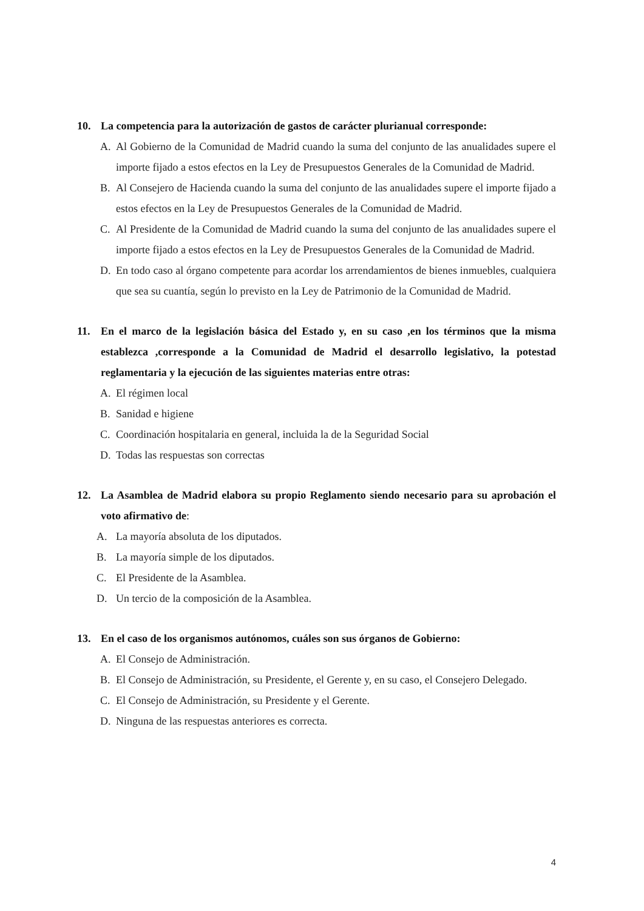10. La competencia para la autorización de gastos de carácter plurianual corresponde:
A. Al Gobierno de la Comunidad de Madrid cuando la suma del conjunto de las anualidades supere el importe fijado a estos efectos en la Ley de Presupuestos Generales de la Comunidad de Madrid.
B. Al Consejero de Hacienda cuando la suma del conjunto de las anualidades supere el importe fijado a estos efectos en la Ley de Presupuestos Generales de la Comunidad de Madrid.
C. Al Presidente de la Comunidad de Madrid cuando la suma del conjunto de las anualidades supere el importe fijado a estos efectos en la Ley de Presupuestos Generales de la Comunidad de Madrid.
D. En todo caso al órgano competente para acordar los arrendamientos de bienes inmuebles, cualquiera que sea su cuantía, según lo previsto en la Ley de Patrimonio de la Comunidad de Madrid.
11. En el marco de la legislación básica del Estado y, en su caso ,en los términos que la misma establezca ,corresponde a la Comunidad de Madrid el desarrollo legislativo, la potestad reglamentaria y la ejecución de las siguientes materias entre otras:
A. El régimen local
B. Sanidad e higiene
C. Coordinación hospitalaria en general, incluida la de la Seguridad Social
D. Todas las respuestas son correctas
12. La Asamblea de Madrid elabora su propio Reglamento siendo necesario para su aprobación el voto afirmativo de:
A. La mayoría absoluta de los diputados.
B. La mayoría simple de los diputados.
C. El Presidente de la Asamblea.
D. Un tercio de la composición de la Asamblea.
13. En el caso de los organismos autónomos, cuáles son sus órganos de Gobierno:
A. El Consejo de Administración.
B. El Consejo de Administración, su Presidente, el Gerente y, en su caso, el Consejero Delegado.
C. El Consejo de Administración, su Presidente y el Gerente.
D. Ninguna de las respuestas anteriores es correcta.
4